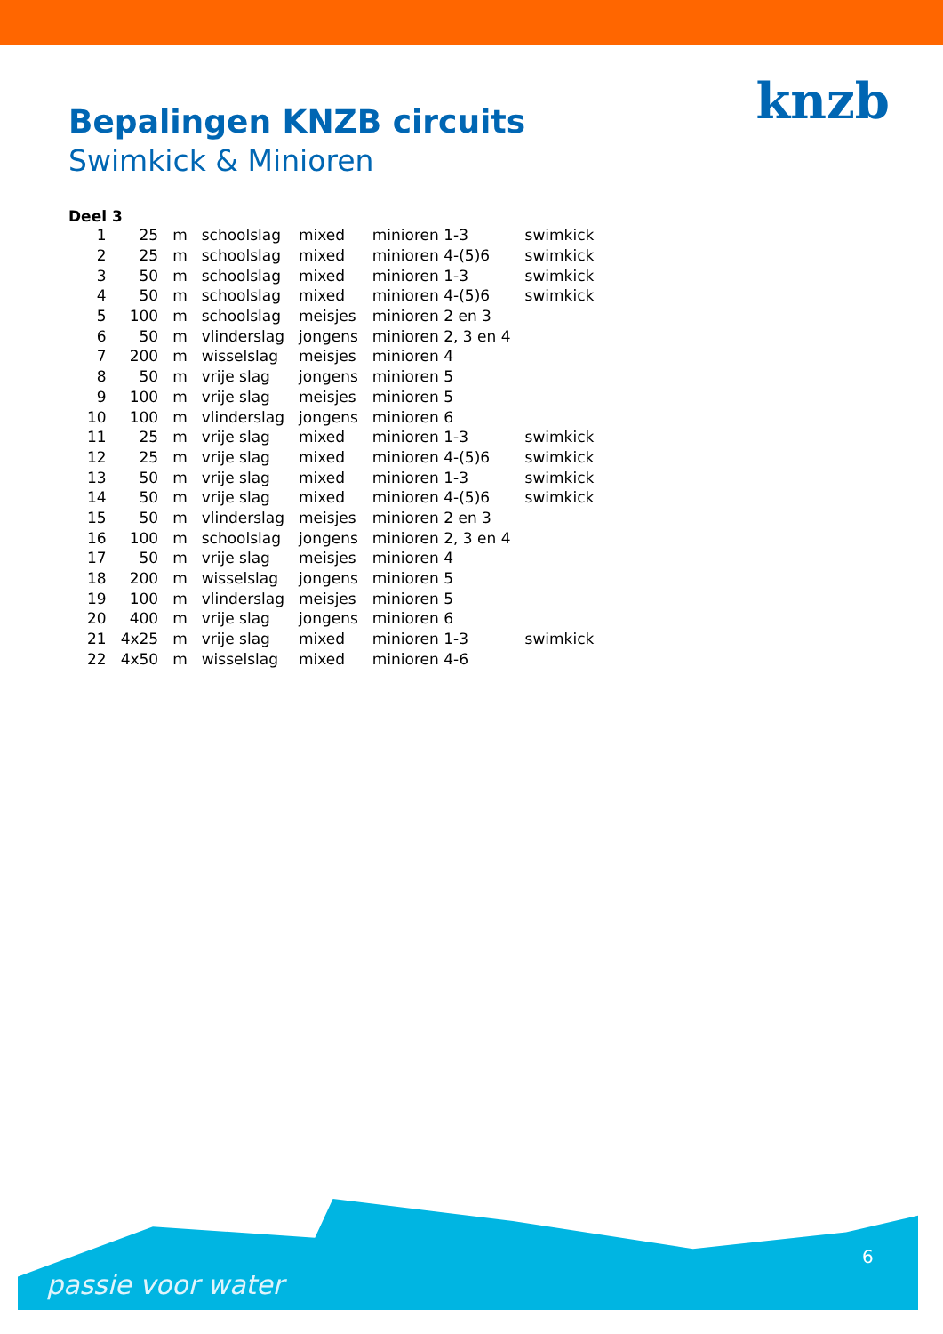knzb
Bepalingen KNZB circuits
Swimkick & Minioren
Deel 3
| 1 | 25 | m | schoolslag | mixed | minioren 1-3 | swimkick |
| 2 | 25 | m | schoolslag | mixed | minioren 4-(5)6 | swimkick |
| 3 | 50 | m | schoolslag | mixed | minioren 1-3 | swimkick |
| 4 | 50 | m | schoolslag | mixed | minioren 4-(5)6 | swimkick |
| 5 | 100 | m | schoolslag | meisjes | minioren 2 en 3 | |
| 6 | 50 | m | vlinderslag | jongens | minioren 2, 3 en 4 | |
| 7 | 200 | m | wisselslag | meisjes | minioren 4 | |
| 8 | 50 | m | vrije slag | jongens | minioren 5 | |
| 9 | 100 | m | vrije slag | meisjes | minioren 5 | |
| 10 | 100 | m | vlinderslag | jongens | minioren 6 | |
| 11 | 25 | m | vrije slag | mixed | minioren 1-3 | swimkick |
| 12 | 25 | m | vrije slag | mixed | minioren 4-(5)6 | swimkick |
| 13 | 50 | m | vrije slag | mixed | minioren 1-3 | swimkick |
| 14 | 50 | m | vrije slag | mixed | minioren 4-(5)6 | swimkick |
| 15 | 50 | m | vlinderslag | meisjes | minioren 2 en 3 | |
| 16 | 100 | m | schoolslag | jongens | minioren 2, 3 en 4 | |
| 17 | 50 | m | vrije slag | meisjes | minioren 4 | |
| 18 | 200 | m | wisselslag | jongens | minioren 5 | |
| 19 | 100 | m | vlinderslag | meisjes | minioren 5 | |
| 20 | 400 | m | vrije slag | jongens | minioren 6 | |
| 21 | 4x25 | m | vrije slag | mixed | minioren 1-3 | swimkick |
| 22 | 4x50 | m | wisselslag | mixed | minioren 4-6 | |
6
passie voor water